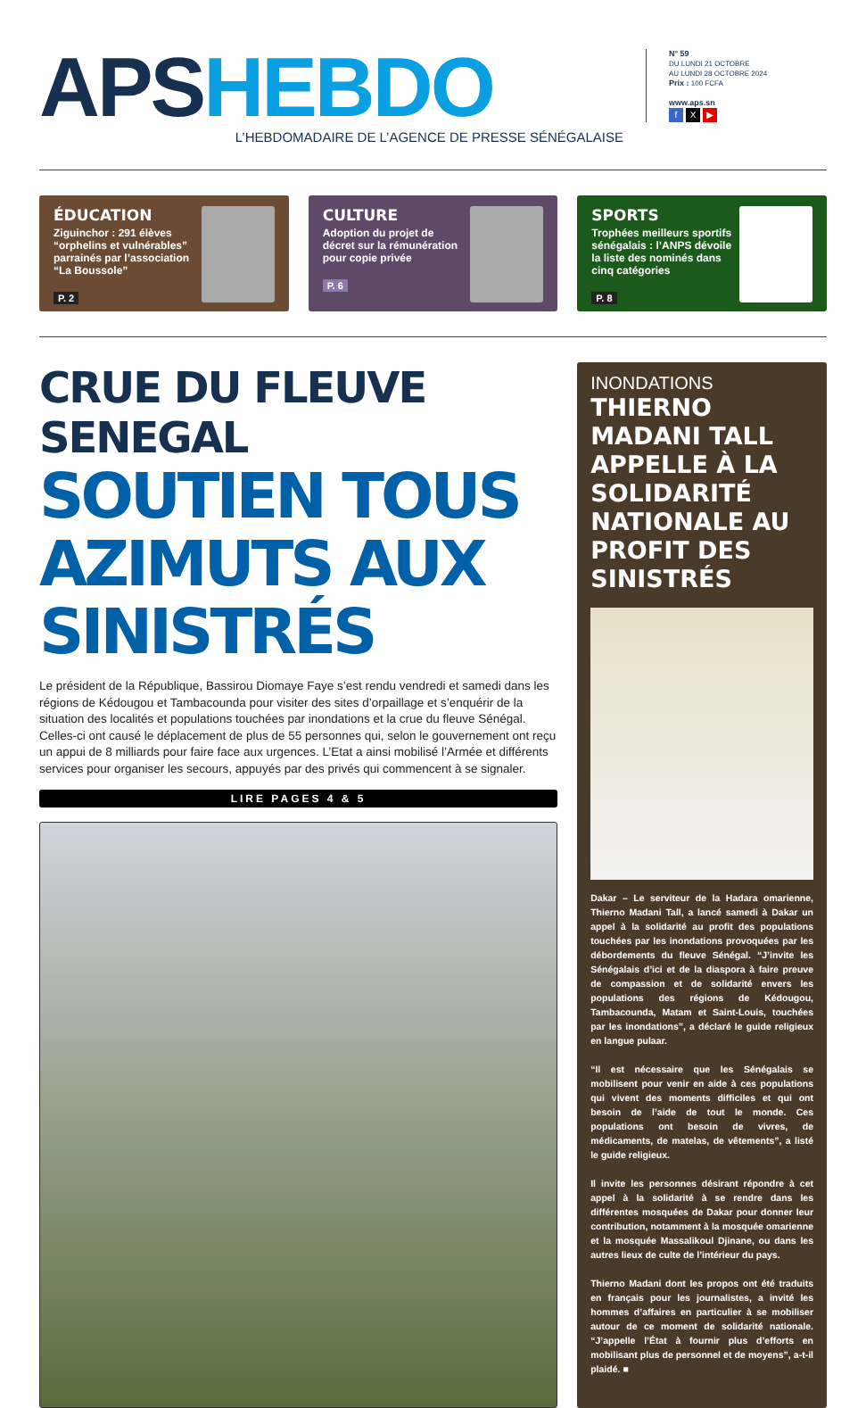APS HEBDO
L’HEBDOMADAIRE DE L’AGENCE DE PRESSE SÉNÉGALAISE
N° 59
DU LUNDI 21 OCTOBRE
AU LUNDI 28 OCTOBRE 2024
Prix : 100 FCFA
www.aps.sn
f X ▶
ÉDUCATION
Ziguinchor : 291 élèves “orphelins et vulnérables” parrainés par l’association “La Boussole”
P. 2
CULTURE
Adoption du projet de décret sur la rémunération pour copie privée
P. 6
SPORTS
Trophées meilleurs sportifs sénégalais : l’ANPS dévoile la liste des nominés dans cinq catégories
P. 8
CRUE DU FLEUVE SENEGAL
SOUTIEN TOUS AZIMUTS AUX SINISTRÉS
Le président de la République, Bassirou Diomaye Faye s’est rendu vendredi et samedi dans les régions de Kédougou et Tambacounda pour visiter des sites d’orpaillage et s’enquérir de la situation des localités et populations touchées par inondations et la crue du fleuve Sénégal. Celles-ci ont causé le déplacement de plus de 55 personnes qui, selon le gouvernement ont reçu un appui de 8 milliards pour faire face aux urgences. L’Etat a ainsi mobilisé l’Armée et différents services pour organiser les secours, appuyés par des privés qui commencent à se signaler.
LIRE PAGES 4 & 5
INONDATIONS
THIERNO MADANI TALL APPELLE À LA SOLIDARITÉ NATIONALE AU PROFIT DES SINISTRÉS
Dakar – Le serviteur de la Hadara omarienne, Thierno Madani Tall, a lancé samedi à Dakar un appel à la solidarité au profit des populations touchées par les inondations provoquées par les débordements du fleuve Sénégal. “J’invite les Sénégalais d’ici et de la diaspora à faire preuve de compassion et de solidarité envers les populations des régions de Kédougou, Tambacounda, Matam et Saint-Louis, touchées par les inondations”, a déclaré le guide religieux en langue pulaar.
“Il est nécessaire que les Sénégalais se mobilisent pour venir en aide à ces populations qui vivent des moments difficiles et qui ont besoin de l’aide de tout le monde. Ces populations ont besoin de vivres, de médicaments, de matelas, de vêtements”, a listé le guide religieux.
Il invite les personnes désirant répondre à cet appel à la solidarité à se rendre dans les différentes mosquées de Dakar pour donner leur contribution, notamment à la mosquée omarienne et la mosquée Massalikoul Djinane, ou dans les autres lieux de culte de l’intérieur du pays.
Thierno Madani dont les propos ont été traduits en français pour les journalistes, a invité les hommes d’affaires en particulier à se mobiliser autour de ce moment de solidarité nationale. “J’appelle l’État à fournir plus d’efforts en mobilisant plus de personnel et de moyens”, a-t-il plaidé. ■